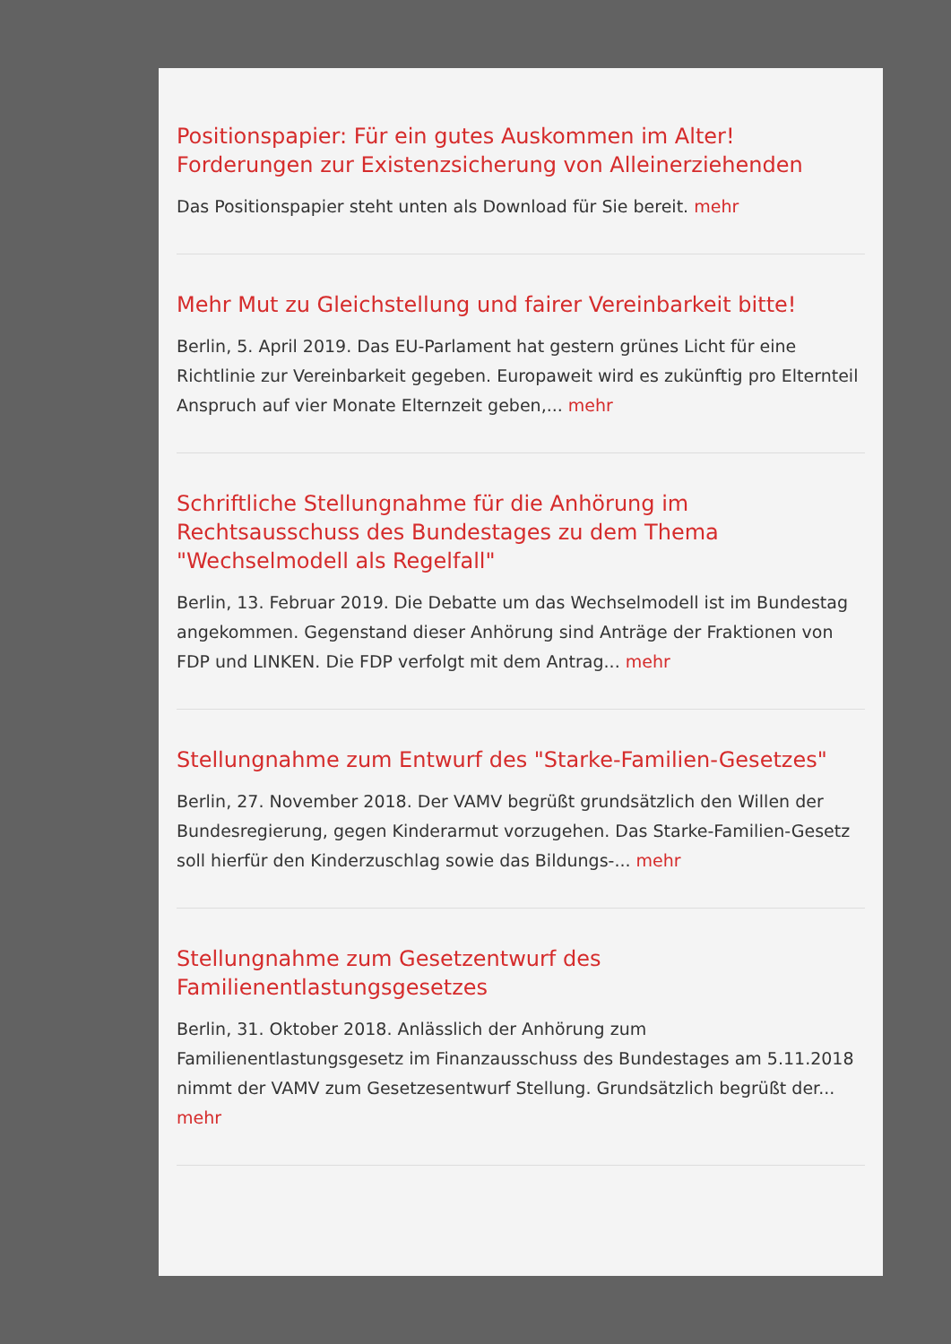Positionspapier: Für ein gutes Auskommen im Alter! Forderungen zur Existenzsicherung von Alleinerziehenden
Das Positionspapier steht unten als Download für Sie bereit. mehr
Mehr Mut zu Gleichstellung und fairer Vereinbarkeit bitte!
Berlin, 5. April 2019. Das EU-Parlament hat gestern grünes Licht für eine Richtlinie zur Vereinbarkeit gegeben. Europaweit wird es zukünftig pro Elternteil Anspruch auf vier Monate Elternzeit geben,... mehr
Schriftliche Stellungnahme für die Anhörung im Rechtsausschuss des Bundestages zu dem Thema "Wechselmodell als Regelfall"
Berlin, 13. Februar 2019. Die Debatte um das Wechselmodell ist im Bundestag angekommen. Gegenstand dieser Anhörung sind Anträge der Fraktionen von FDP und LINKEN. Die FDP verfolgt mit dem Antrag... mehr
Stellungnahme zum Entwurf des "Starke-Familien-Gesetzes"
Berlin, 27. November 2018. Der VAMV begrüßt grundsätzlich den Willen der Bundesregierung, gegen Kinderarmut vorzugehen. Das Starke-Familien-Gesetz soll hierfür den Kinderzuschlag sowie das Bildungs-... mehr
Stellungnahme zum Gesetzentwurf des Familienentlastungsgesetzes
Berlin, 31. Oktober 2018. Anlässlich der Anhörung zum Familienentlastungsgesetz im Finanzausschuss des Bundestages am 5.11.2018 nimmt der VAMV zum Gesetzesentwurf Stellung. Grundsätzlich begrüßt der... mehr